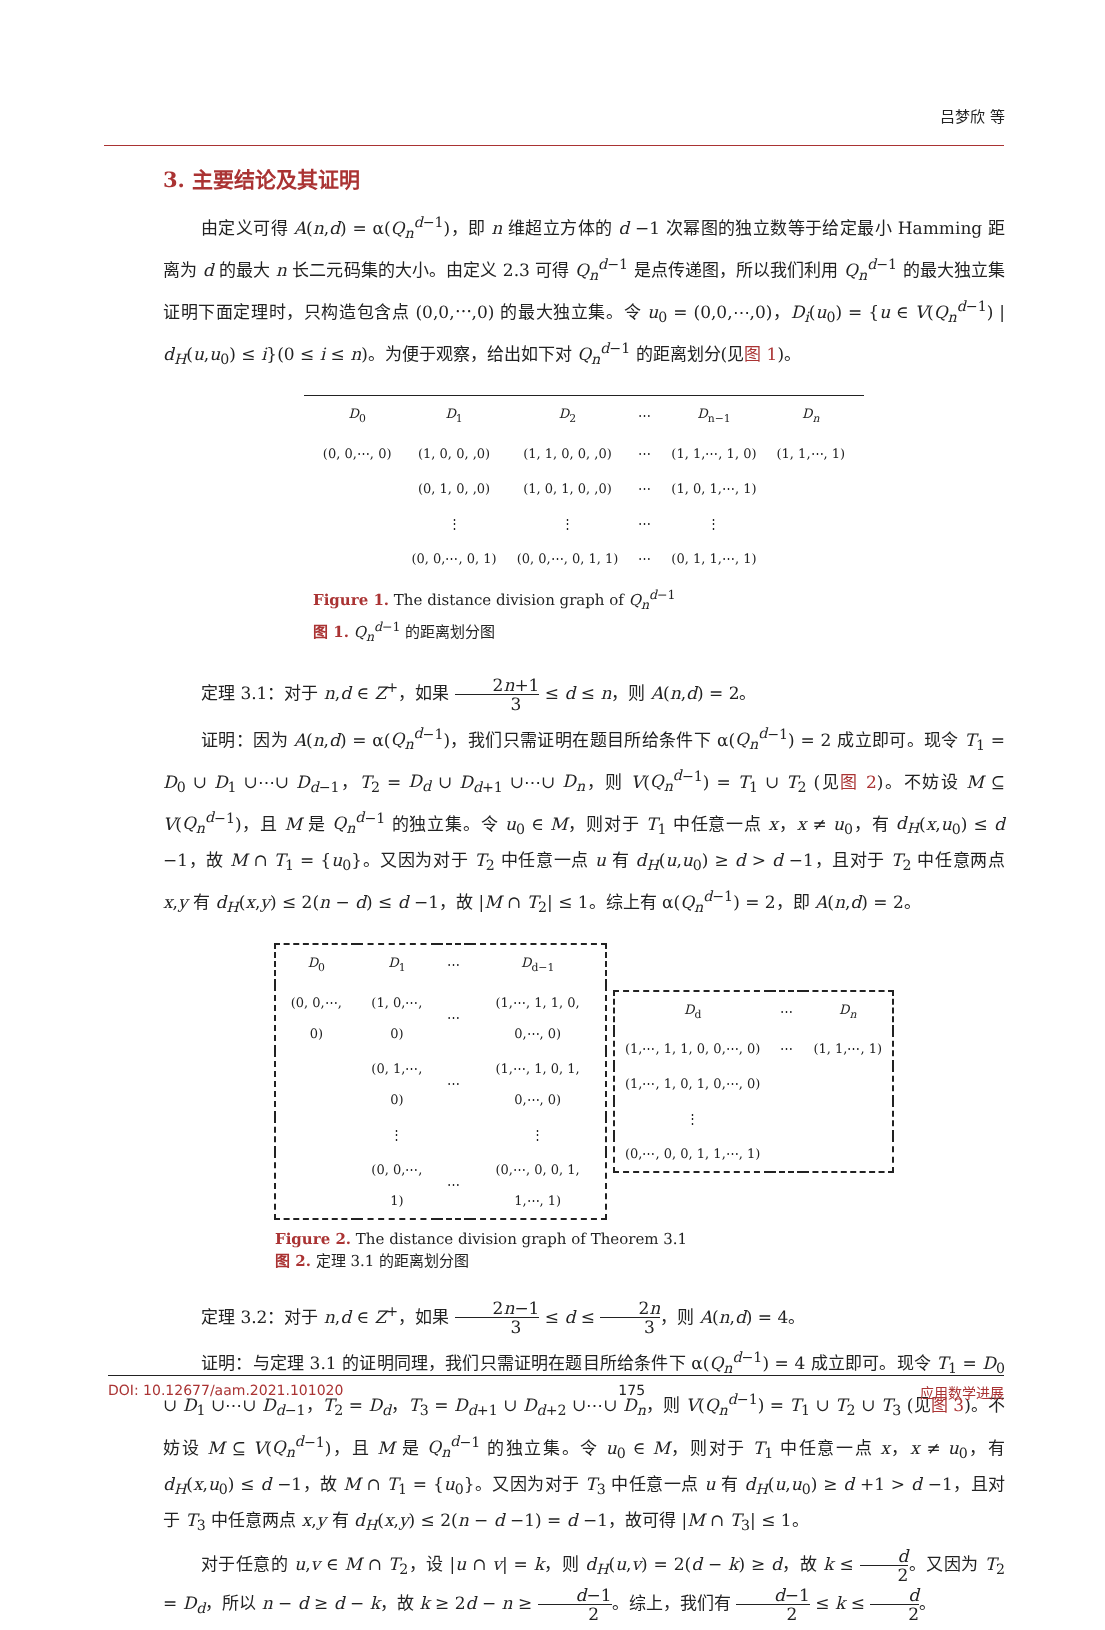吕梦欣 等
3. 主要结论及其证明
由定义可得 A(n,d) = α(Q<sub>n</sub><sup>d</sup><sup>−1</sup>)，即 n 维超立方体的 d −1 次幂图的独立数等于给定最小 Hamming 距离为 d 的最大 n 长二元码集的大小。由定义 2.3 可得 Q<sub>n</sub><sup>d</sup><sup>−1</sup> 是点传递图，所以我们利用 Q<sub>n</sub><sup>d</sup><sup>−1</sup> 的最大独立集证明下面定理时，只构造包含点 (0,0,⋯,0) 的最大独立集。令 u<sub>0</sub> = (0,0,⋯,0)，D<sub>i</sub>(u<sub>0</sub>) = {u ∈ V(Q<sub>n</sub><sup>d</sup><sup>−1</sup>) | d<sub>H</sub>(u,u<sub>0</sub>) ≤ i}(0 ≤ i ≤ n)。为便于观察，给出如下对 Q<sub>n</sub><sup>d</sup><sup>−1</sup> 的距离划分(见图 1)。
| D<sub>0</sub> | D<sub>1</sub> | D<sub>2</sub> | ⋯ | D<sub>n−1</sub> | D<sub>n</sub> |
| (0, 0,⋯, 0) | (1, 0, 0, ,0) | (1, 1, 0, 0, ,0) | ⋯ | (1, 1,⋯, 1, 0) | (1, 1,⋯, 1) |
| | (0, 1, 0, ,0) | (1, 0, 1, 0, ,0) | ⋯ | (1, 0, 1,⋯, 1) | |
| | ⋮ | ⋮ | ⋯ | ⋮ | |
| | (0, 0,⋯, 0, 1) | (0, 0,⋯, 0, 1, 1) | ⋯ | (0, 1, 1,⋯, 1) | |
Figure 1. The distance division graph of Q<sub>n</sub><sup>d</sup><sup>−1</sup>
图 1. Q<sub>n</sub><sup>d</sup><sup>−1</sup> 的距离划分图
定理 3.1：对于 n,d ∈ Z<sup>+</sup>，如果 2n+1 3 ≤ d ≤ n，则 A(n,d) = 2。
证明：因为 A(n,d) = α(Q<sub>n</sub><sup>d</sup><sup>−1</sup>)，我们只需证明在题目所给条件下 α(Q<sub>n</sub><sup>d</sup><sup>−1</sup>) = 2 成立即可。现令 T<sub>1</sub> = D<sub>0</sub> ∪ D<sub>1</sub> ∪⋯∪ D<sub>d−1</sub>，T<sub>2</sub> = D<sub>d</sub> ∪ D<sub>d+1</sub> ∪⋯∪ D<sub>n</sub>，则 V(Q<sub>n</sub><sup>d</sup><sup>−1</sup>) = T<sub>1</sub> ∪ T<sub>2</sub> (见图 2)。不妨设 M ⊆ V(Q<sub>n</sub><sup>d</sup><sup>−1</sup>)，且 M 是 Q<sub>n</sub><sup>d</sup><sup>−1</sup> 的独立集。令 u<sub>0</sub> ∈ M，则对于 T<sub>1</sub> 中任意一点 x，x ≠ u<sub>0</sub>，有 d<sub>H</sub>(x,u<sub>0</sub>) ≤ d −1，故 M ∩ T<sub>1</sub> = {u<sub>0</sub>}。又因为对于 T<sub>2</sub> 中任意一点 u 有 d<sub>H</sub>(u,u<sub>0</sub>) ≥ d > d −1，且对于 T<sub>2</sub> 中任意两点 x,y 有 d<sub>H</sub>(x,y) ≤ 2(n − d) ≤ d −1，故 |M ∩ T<sub>2</sub>| ≤ 1。综上有 α(Q<sub>n</sub><sup>d</sup><sup>−1</sup>) = 2，即 A(n,d) = 2。
| D<sub>0</sub> | D<sub>1</sub> | ⋯ | D<sub>d−1</sub> |
| (0, 0,⋯, 0) | (1, 0,⋯, 0) | ⋯ | (1,⋯, 1, 1, 0, 0,⋯, 0) |
| | (0, 1,⋯, 0) | ⋯ | (1,⋯, 1, 0, 1, 0,⋯, 0) |
| | ⋮ | | ⋮ |
| | (0, 0,⋯, 1) | ⋯ | (0,⋯, 0, 0, 1, 1,⋯, 1) |
| D<sub>d</sub> | ⋯ | D<sub>n</sub> |
| (1,⋯, 1, 1, 0, 0,⋯, 0) | ⋯ | (1, 1,⋯, 1) |
| (1,⋯, 1, 0, 1, 0,⋯, 0) | | |
| ⋮ | | |
| (0,⋯, 0, 0, 1, 1,⋯, 1) | | |
Figure 2. The distance division graph of Theorem 3.1
图 2. 定理 3.1 的距离划分图
定理 3.2：对于 n,d ∈ Z<sup>+</sup>，如果 2n−1 3 ≤ d ≤ 2n 3，则 A(n,d) = 4。
证明：与定理 3.1 的证明同理，我们只需证明在题目所给条件下 α(Q<sub>n</sub><sup>d</sup><sup>−1</sup>) = 4 成立即可。现令 T<sub>1</sub> = D<sub>0</sub> ∪ D<sub>1</sub> ∪⋯∪ D<sub>d−1</sub>，T<sub>2</sub> = D<sub>d</sub>，T<sub>3</sub> = D<sub>d+1</sub> ∪ D<sub>d+2</sub> ∪⋯∪ D<sub>n</sub>，则 V(Q<sub>n</sub><sup>d</sup><sup>−1</sup>) = T<sub>1</sub> ∪ T<sub>2</sub> ∪ T<sub>3</sub> (见图 3)。不妨设 M ⊆ V(Q<sub>n</sub><sup>d</sup><sup>−1</sup>)，且 M 是 Q<sub>n</sub><sup>d</sup><sup>−1</sup> 的独立集。令 u<sub>0</sub> ∈ M，则对于 T<sub>1</sub> 中任意一点 x，x ≠ u<sub>0</sub>，有 d<sub>H</sub>(x,u<sub>0</sub>) ≤ d −1，故 M ∩ T<sub>1</sub> = {u<sub>0</sub>}。又因为对于 T<sub>3</sub> 中任意一点 u 有 d<sub>H</sub>(u,u<sub>0</sub>) ≥ d +1 > d −1，且对于 T<sub>3</sub> 中任意两点 x,y 有 d<sub>H</sub>(x,y) ≤ 2(n − d −1) = d −1，故可得 |M ∩ T<sub>3</sub>| ≤ 1。
对于任意的 u,v ∈ M ∩ T<sub>2</sub>，设 |u ∩ v| = k，则 d<sub>H</sub>(u,v) = 2(d − k) ≥ d，故 k ≤ d 2。又因为 T<sub>2</sub> = D<sub>d</sub>，所以 n − d ≥ d − k，故 k ≥ 2d − n ≥ d−1 2。综上，我们有 d−1 2 ≤ k ≤ d 2。
DOI: 10.12677/aam.2021.101020 175 应用数学进展